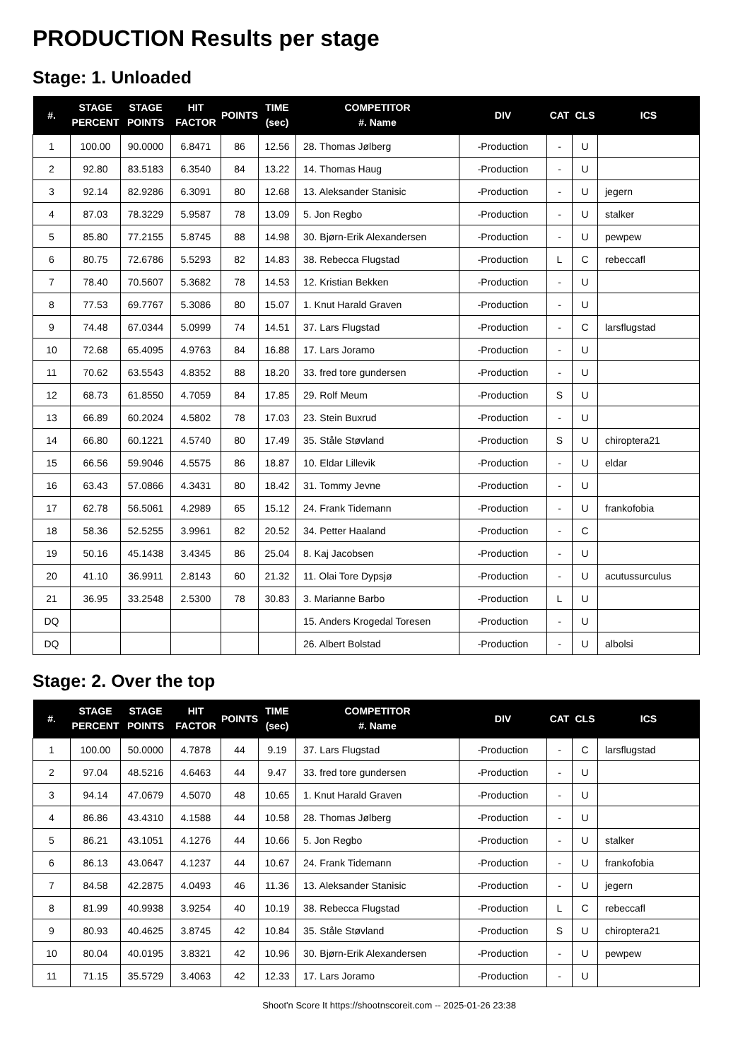PRODUCTION Results per stage
Stage: 1. Unloaded
| #. | STAGE PERCENT | STAGE POINTS | HIT FACTOR | POINTS | TIME (sec) | COMPETITOR #. Name | DIV | CAT | CLS | ICS |
| --- | --- | --- | --- | --- | --- | --- | --- | --- | --- | --- |
| 1 | 100.00 | 90.0000 | 6.8471 | 86 | 12.56 | 28. Thomas Jølberg | -Production | - | U | |
| 2 | 92.80 | 83.5183 | 6.3540 | 84 | 13.22 | 14. Thomas Haug | -Production | - | U | |
| 3 | 92.14 | 82.9286 | 6.3091 | 80 | 12.68 | 13. Aleksander Stanisic | -Production | - | U | jegern |
| 4 | 87.03 | 78.3229 | 5.9587 | 78 | 13.09 | 5. Jon Regbo | -Production | - | U | stalker |
| 5 | 85.80 | 77.2155 | 5.8745 | 88 | 14.98 | 30. Bjørn-Erik Alexandersen | -Production | - | U | pewpew |
| 6 | 80.75 | 72.6786 | 5.5293 | 82 | 14.83 | 38. Rebecca Flugstad | -Production | L | C | rebeccafl |
| 7 | 78.40 | 70.5607 | 5.3682 | 78 | 14.53 | 12. Kristian Bekken | -Production | - | U | |
| 8 | 77.53 | 69.7767 | 5.3086 | 80 | 15.07 | 1. Knut Harald Graven | -Production | - | U | |
| 9 | 74.48 | 67.0344 | 5.0999 | 74 | 14.51 | 37. Lars Flugstad | -Production | - | C | larsflugstad |
| 10 | 72.68 | 65.4095 | 4.9763 | 84 | 16.88 | 17. Lars Joramo | -Production | - | U | |
| 11 | 70.62 | 63.5543 | 4.8352 | 88 | 18.20 | 33. fred tore gundersen | -Production | - | U | |
| 12 | 68.73 | 61.8550 | 4.7059 | 84 | 17.85 | 29. Rolf Meum | -Production | S | U | |
| 13 | 66.89 | 60.2024 | 4.5802 | 78 | 17.03 | 23. Stein Buxrud | -Production | - | U | |
| 14 | 66.80 | 60.1221 | 4.5740 | 80 | 17.49 | 35. Ståle Støvland | -Production | S | U | chiroptera21 |
| 15 | 66.56 | 59.9046 | 4.5575 | 86 | 18.87 | 10. Eldar Lillevik | -Production | - | U | eldar |
| 16 | 63.43 | 57.0866 | 4.3431 | 80 | 18.42 | 31. Tommy Jevne | -Production | - | U | |
| 17 | 62.78 | 56.5061 | 4.2989 | 65 | 15.12 | 24. Frank Tidemann | -Production | - | U | frankofobia |
| 18 | 58.36 | 52.5255 | 3.9961 | 82 | 20.52 | 34. Petter Haaland | -Production | - | C | |
| 19 | 50.16 | 45.1438 | 3.4345 | 86 | 25.04 | 8. Kaj Jacobsen | -Production | - | U | |
| 20 | 41.10 | 36.9911 | 2.8143 | 60 | 21.32 | 11. Olai Tore Dypsjø | -Production | - | U | acutussurculus |
| 21 | 36.95 | 33.2548 | 2.5300 | 78 | 30.83 | 3. Marianne Barbo | -Production | L | U | |
| DQ | | | | | | 15. Anders Krogedal Toresen | -Production | - | U | |
| DQ | | | | | | 26. Albert Bolstad | -Production | - | U | albolsi |
Stage: 2. Over the top
| #. | STAGE PERCENT | STAGE POINTS | HIT FACTOR | POINTS | TIME (sec) | COMPETITOR #. Name | DIV | CAT | CLS | ICS |
| --- | --- | --- | --- | --- | --- | --- | --- | --- | --- | --- |
| 1 | 100.00 | 50.0000 | 4.7878 | 44 | 9.19 | 37. Lars Flugstad | -Production | - | C | larsflugstad |
| 2 | 97.04 | 48.5216 | 4.6463 | 44 | 9.47 | 33. fred tore gundersen | -Production | - | U | |
| 3 | 94.14 | 47.0679 | 4.5070 | 48 | 10.65 | 1. Knut Harald Graven | -Production | - | U | |
| 4 | 86.86 | 43.4310 | 4.1588 | 44 | 10.58 | 28. Thomas Jølberg | -Production | - | U | |
| 5 | 86.21 | 43.1051 | 4.1276 | 44 | 10.66 | 5. Jon Regbo | -Production | - | U | stalker |
| 6 | 86.13 | 43.0647 | 4.1237 | 44 | 10.67 | 24. Frank Tidemann | -Production | - | U | frankofobia |
| 7 | 84.58 | 42.2875 | 4.0493 | 46 | 11.36 | 13. Aleksander Stanisic | -Production | - | U | jegern |
| 8 | 81.99 | 40.9938 | 3.9254 | 40 | 10.19 | 38. Rebecca Flugstad | -Production | L | C | rebeccafl |
| 9 | 80.93 | 40.4625 | 3.8745 | 42 | 10.84 | 35. Ståle Støvland | -Production | S | U | chiroptera21 |
| 10 | 80.04 | 40.0195 | 3.8321 | 42 | 10.96 | 30. Bjørn-Erik Alexandersen | -Production | - | U | pewpew |
| 11 | 71.15 | 35.5729 | 3.4063 | 42 | 12.33 | 17. Lars Joramo | -Production | - | U | |
Shoot'n Score It https://shootnscoreit.com -- 2025-01-26 23:38